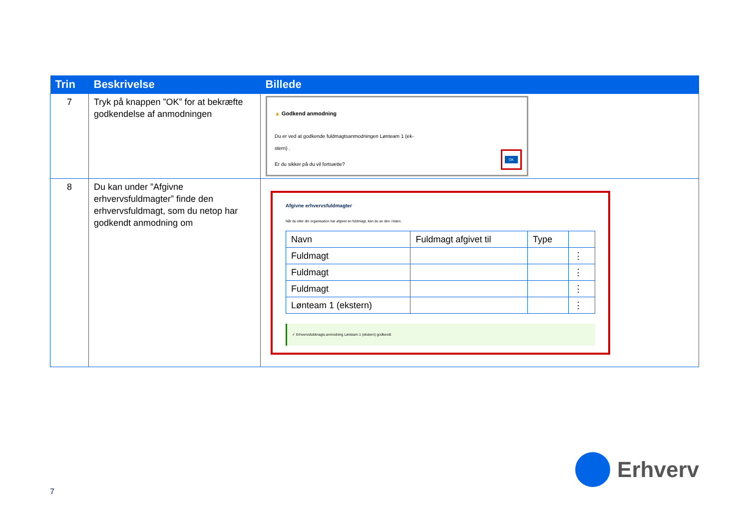| Trin | Beskrivelse | Billede |
| --- | --- | --- |
| 7 | Tryk på knappen ”OK” for at bekræfte godkendelse af anmodningen | ▲ Godkend anmodning Du er ved at godkende fuldmagtsanmodningen Lønteam 1 (ek- stern) . Er du sikker på du vil fortsætte? OK |
| 8 | Du kan under ”Afgivne erhvervsfuldmagter” finde den erhvervsfuldmagt, som du netop har godkendt anmodning om | Afgivne erhvervsfuldmagter Når du eller din organisation har afgivet en fuldmagt, kan du se den i listen. / Navn / Fuldmagt afgivet til / Type / / / Fuldmagt / / / ⋮ / / Fuldmagt / / / ⋮ / / Fuldmagt / / / ⋮ / / Lønteam 1 (ekstern) / / / ⋮ / ✓ Erhvervsfuldmagts anmodning Lønteam 1 (ekstern) godkendt |
7
Erhverv